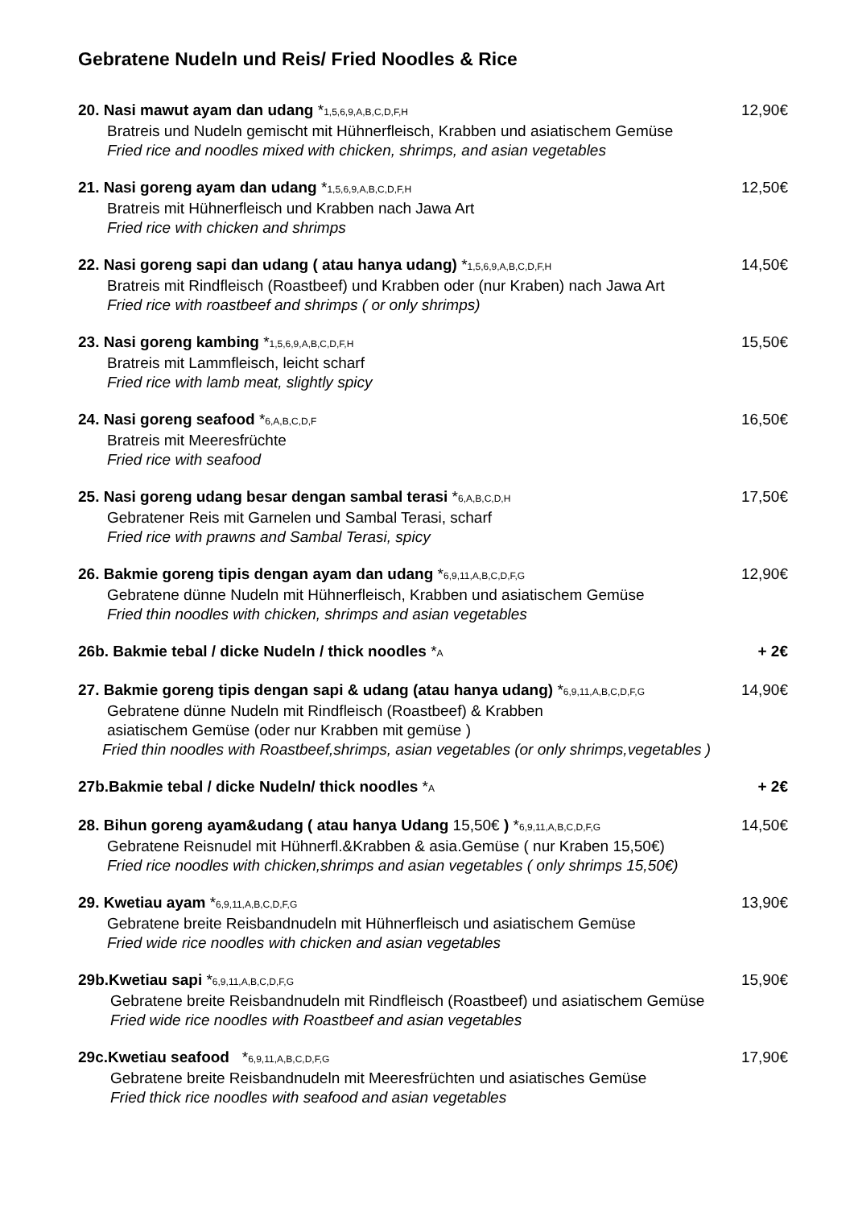Gebratene Nudeln und Reis/ Fried Noodles & Rice
20. Nasi mawut ayam dan udang *1,5,6,9,A,B,C,D,F,H 12,90€
Bratreis und Nudeln gemischt mit Hühnerfleisch, Krabben und asiatischem Gemüse
Fried rice and noodles mixed with chicken, shrimps, and asian vegetables
21. Nasi goreng ayam dan udang *1,5,6,9,A,B,C,D,F,H 12,50€
Bratreis mit Hühnerfleisch und Krabben nach Jawa Art
Fried rice with chicken and shrimps
22. Nasi goreng sapi dan udang ( atau hanya udang) *1,5,6,9,A,B,C,D,F,H 14,50€
Bratreis mit Rindfleisch (Roastbeef) und Krabben oder (nur Kraben) nach Jawa Art
Fried rice with roastbeef and shrimps ( or only shrimps)
23. Nasi goreng kambing *1,5,6,9,A,B,C,D,F,H 15,50€
Bratreis mit Lammfleisch, leicht scharf
Fried rice with lamb meat, slightly spicy
24. Nasi goreng seafood *6,A,B,C,D,F 16,50€
Bratreis mit Meeresfrüchte
Fried rice with seafood
25. Nasi goreng udang besar dengan sambal terasi *6,A,B,C,D,H 17,50€
Gebratener Reis mit Garnelen und Sambal Terasi, scharf
Fried rice with prawns and Sambal Terasi, spicy
26. Bakmie goreng tipis dengan ayam dan udang *6,9,11,A,B,C,D,F,G 12,90€
Gebratene dünne Nudeln mit Hühnerfleisch, Krabben und asiatischem Gemüse
Fried thin noodles with chicken, shrimps and asian vegetables
26b. Bakmie tebal / dicke Nudeln / thick noodles *A + 2€
27. Bakmie goreng tipis dengan sapi & udang (atau hanya udang) *6,9,11,A,B,C,D,F,G 14,90€
Gebratene dünne Nudeln mit Rindfleisch (Roastbeef) & Krabben
asiatischem Gemüse (oder nur Krabben mit gemüse )
Fried thin noodles with Roastbeef,shrimps, asian vegetables (or only shrimps,vegetables )
27b.Bakmie tebal / dicke Nudeln/ thick noodles *A + 2€
28. Bihun goreng ayam&udang ( atau hanya Udang 15,50€ ) *6,9,11,A,B,C,D,F,G 14,50€
Gebratene Reisnudel mit Hühnerfl.&Krabben & asia.Gemüse ( nur Kraben 15,50€)
Fried rice noodles with chicken,shrimps and asian vegetables ( only shrimps 15,50€)
29. Kwetiau ayam *6,9,11,A,B,C,D,F,G 13,90€
Gebratene breite Reisbandnudeln mit Hühnerfleisch und asiatischem Gemüse
Fried wide rice noodles with chicken and asian vegetables
29b.Kwetiau sapi *6,9,11,A,B,C,D,F,G 15,90€
Gebratene breite Reisbandnudeln mit Rindfleisch (Roastbeef) und asiatischem Gemüse
Fried wide rice noodles with Roastbeef and asian vegetables
29c.Kwetiau seafood *6,9,11,A,B,C,D,F,G 17,90€
Gebratene breite Reisbandnudeln mit Meeresfrüchten und asiatisches Gemüse
Fried thick rice noodles with seafood and asian vegetables